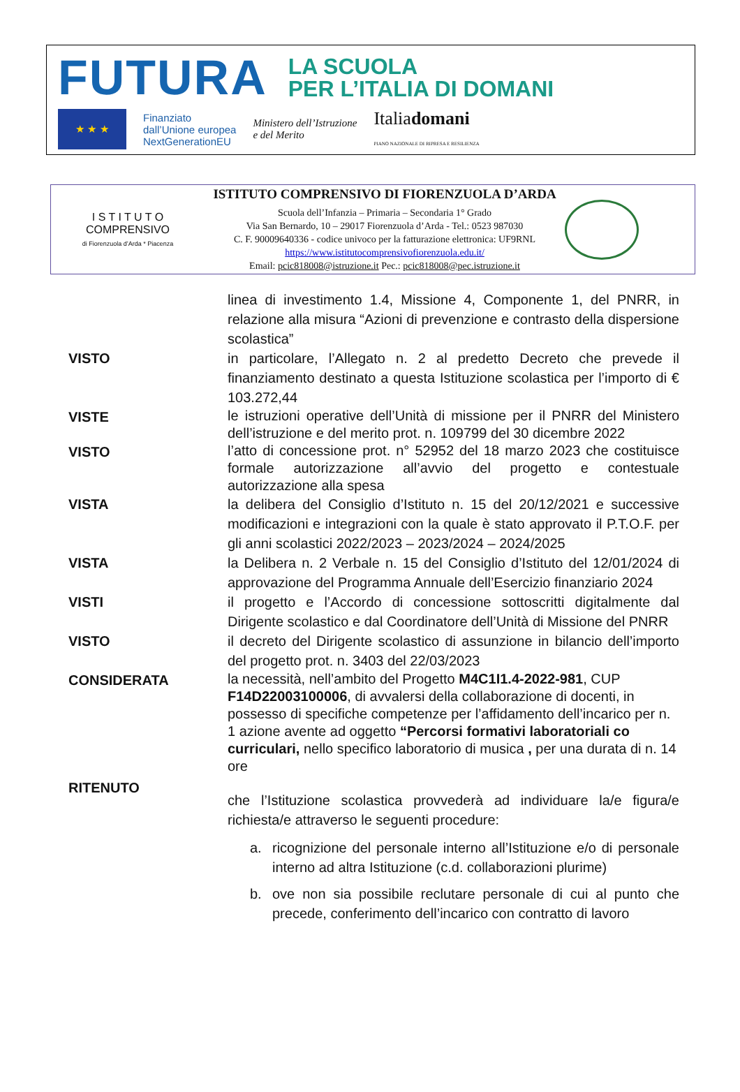FUTURA
LA SCUOLA
PER L’ITALIA DI DOMANI
★ ★ ★
Finanziato
dall’Unione europea
NextGenerationEU
Ministero dell’Istruzione
e del Merito
Italiadomani
PIANO NAZIONALE DI RIPRESA E RESILIENZA
I S T I T U T O
COMPRENSIVO
di Fiorenzuola d’Arda * Piacenza
ISTITUTO COMPRENSIVO DI FIORENZUOLA D’ARDA
Scuola dell’Infanzia – Primaria – Secondaria 1° Grado
Via San Bernardo, 10 – 29017 Fiorenzuola d’Arda - Tel.: 0523 987030
C. F. 90009640336 - codice univoco per la fatturazione elettronica: UF9RNL
https://www.istitutocomprensivofiorenzuola.edu.it/
Email: pcic818008@istruzione.it Pec.: pcic818008@pec.istruzione.it
linea di investimento 1.4, Missione 4, Componente 1, del PNRR, in relazione alla misura “Azioni di prevenzione e contrasto della dispersione scolastica”
VISTO in particolare, l’Allegato n. 2 al predetto Decreto che prevede il finanziamento destinato a questa Istituzione scolastica per l’importo di € 103.272,44
VISTE
le istruzioni operative dell’Unità di missione per il PNRR del Ministero dell’istruzione e del merito prot. n. 109799 del 30 dicembre 2022
VISTO
l’atto di concessione prot. n° 52952 del 18 marzo 2023 che costituisce formale autorizzazione all’avvio del progetto e contestuale autorizzazione alla spesa
VISTA la delibera del Consiglio d’Istituto n. 15 del 20/12/2021 e successive modificazioni e integrazioni con la quale è stato approvato il P.T.O.F. per gli anni scolastici 2022/2023 – 2023/2024 – 2024/2025
VISTA la Delibera n. 2 Verbale n. 15 del Consiglio d’Istituto del 12/01/2024 di approvazione del Programma Annuale dell’Esercizio finanziario 2024
VISTI il progetto e l’Accordo di concessione sottoscritti digitalmente dal Dirigente scolastico e dal Coordinatore dell’Unità di Missione del PNRR
VISTO il decreto del Dirigente scolastico di assunzione in bilancio dell’importo del progetto prot. n. 3403 del 22/03/2023
CONSIDERATA
la necessità, nell’ambito del Progetto M4C1I1.4-2022-981, CUP F14D22003100006, di avvalersi della collaborazione di docenti, in possesso di specifiche competenze per l’affidamento dell’incarico per n. 1 azione avente ad oggetto “Percorsi formativi laboratoriali co curriculari, nello specifico laboratorio di musica , per una durata di n. 14 ore
RITENUTO
che l’Istituzione scolastica provvederà ad individuare la/e figura/e richiesta/e attraverso le seguenti procedure:
a. ricognizione del personale interno all’Istituzione e/o di personale interno ad altra Istituzione (c.d. collaborazioni plurime)
b. ove non sia possibile reclutare personale di cui al punto che precede, conferimento dell’incarico con contratto di lavoro